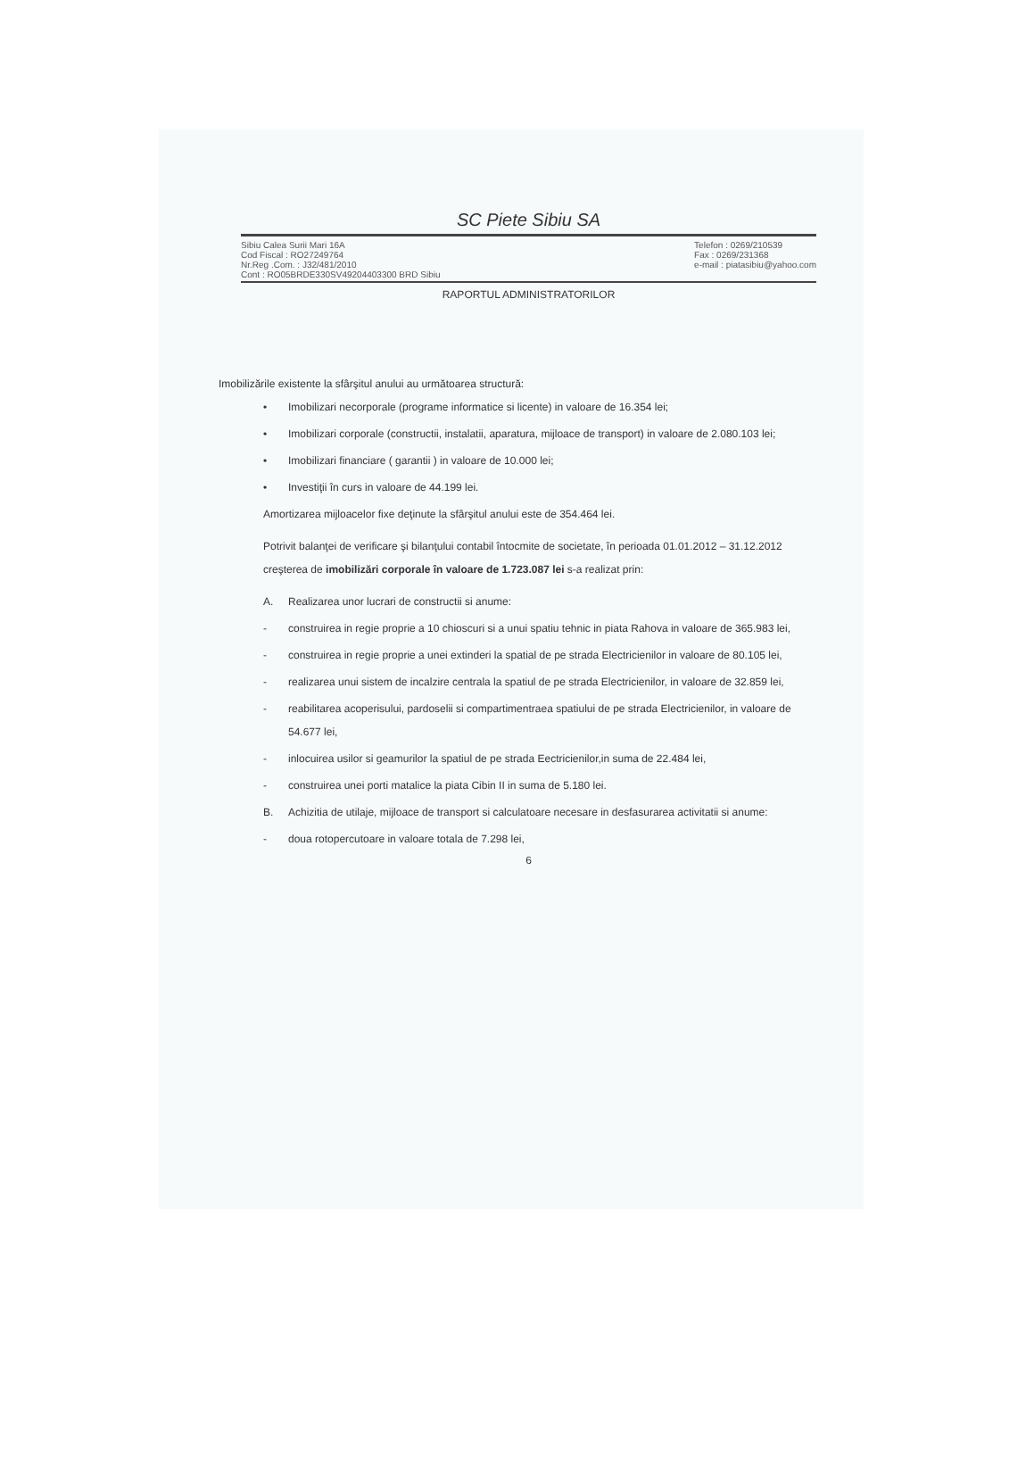SC Piete Sibiu SA
Sibiu Calea Surii Mari 16A
Cod Fiscal : RO27249764
Nr.Reg .Com. : J32/481/2010
Cont : RO05BRDE330SV49204403300 BRD Sibiu
Telefon : 0269/210539
Fax : 0269/231368
e-mail : piatasibiu@yahoo.com
RAPORTUL ADMINISTRATORILOR
Imobilizările existente la sfârşitul anului au următoarea structură:
• Imobilizari necorporale (programe informatice si licente) in valoare de 16.354 lei;
• Imobilizari corporale (constructii, instalatii, aparatura, mijloace de transport) in valoare de 2.080.103 lei;
• Imobilizari financiare ( garantii ) in valoare de 10.000 lei;
• Investiţii în curs in valoare de 44.199 lei.
Amortizarea mijloacelor fixe deţinute la sfârşitul anului este de 354.464 lei.
Potrivit balanţei de verificare şi bilanţului contabil întocmite de societate, în perioada 01.01.2012 – 31.12.2012 creşterea de imobilizări corporale în valoare de 1.723.087 lei s-a realizat prin:
A. Realizarea unor lucrari de constructii si anume:
- construirea in regie proprie a 10 chioscuri si a unui spatiu tehnic in piata Rahova in valoare de 365.983 lei,
- construirea in regie proprie a unei extinderi la spatial de pe strada Electricienilor in valoare de 80.105 lei,
- realizarea unui sistem de incalzire centrala la spatiul de pe strada Electricienilor, in valoare de 32.859 lei,
- reabilitarea acoperisului, pardoselii si compartimentraea spatiului de pe strada Electricienilor, in valoare de 54.677 lei,
- inlocuirea usilor si geamurilor la spatiul de pe strada Eectricienilor,in suma de 22.484 lei,
- construirea unei porti matalice la piata Cibin II in suma de 5.180 lei.
B. Achizitia de utilaje, mijloace de transport si calculatoare necesare in desfasurarea activitatii si anume:
- doua rotopercutoare in valoare totala de 7.298 lei,
6